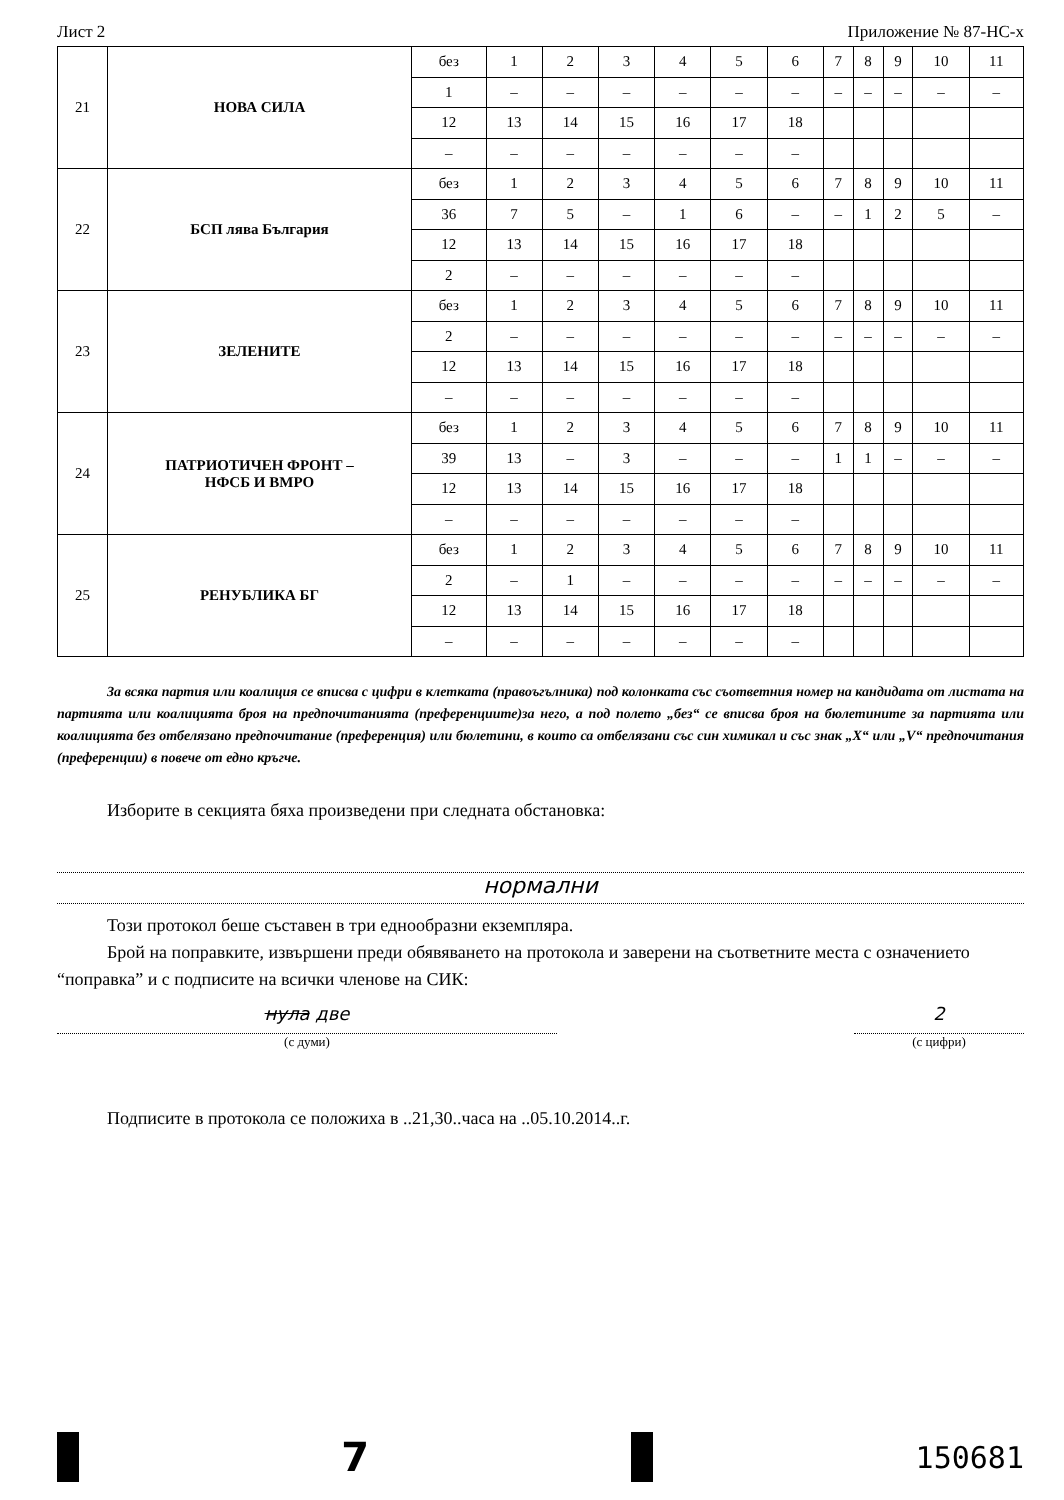Лист 2 Приложение № 87-НС-х
| 21 | НОВА СИЛА | без | 1 | 2 | 3 | 4 | 5 | 6 | 7 | 8 | 9 | 10 | 11 |
| | | 1 | – | – | – | – | – | – | – | – | – | – | – |
| | | 12 | 13 | 14 | 15 | 16 | 17 | 18 | | | | | |
| | | – | – | – | – | – | – | – | | | | | |
| 22 | БСП лява България | без | 1 | 2 | 3 | 4 | 5 | 6 | 7 | 8 | 9 | 10 | 11 |
| | | 36 | 7 | 5 | – | 1 | 6 | – | – | 1 | 2 | 5 | – |
| | | 12 | 13 | 14 | 15 | 16 | 17 | 18 | | | | | |
| | | 2 | – | – | – | – | – | – | | | | | |
| 23 | ЗЕЛЕНИТЕ | без | 1 | 2 | 3 | 4 | 5 | 6 | 7 | 8 | 9 | 10 | 11 |
| | | 2 | – | – | – | – | – | – | – | – | – | – | – |
| | | 12 | 13 | 14 | 15 | 16 | 17 | 18 | | | | | |
| | | – | – | – | – | – | – | – | | | | | |
| 24 | ПАТРИОТИЧЕН ФРОНТ – НФСБ И ВМРО | без | 1 | 2 | 3 | 4 | 5 | 6 | 7 | 8 | 9 | 10 | 11 |
| | | 39 | 13 | – | 3 | – | – | – | 1 | 1 | – | – | – |
| | | 12 | 13 | 14 | 15 | 16 | 17 | 18 | | | | | |
| | | – | – | – | – | – | – | – | | | | | |
| 25 | РЕНУБЛИКА БГ | без | 1 | 2 | 3 | 4 | 5 | 6 | 7 | 8 | 9 | 10 | 11 |
| | | 2 | – | 1 | – | – | – | – | – | – | – | – | – |
| | | 12 | 13 | 14 | 15 | 16 | 17 | 18 | | | | | |
| | | – | – | – | – | – | – | – | | | | | |
За всяка партия или коалиция се вписва с цифри в клетката (правоъгълника) под колонката със съответния номер на кандидата от листата на партията или коалицията броя на предпочитанията (преференциите)за него, а под полето „без“ се вписва броя на бюлетините за партията или коалицията без отбелязано предпочитание (преференция) или бюлетини, в които са отбелязани със син химикал и със знак „X“ или „V“ предпочитания (преференции) в повече от едно кръгче.
Изборите в секцията бяха произведени при следната обстановка:
нормални
Този протокол беше съставен в три еднообразни екземпляра.
Брой на поправките, извършени преди обявяването на протокола и заверени на съответните места с означението “поправка” и с подписите на всички членове на СИК:
нула две
(с думи)
2
(с цифри)
Подписите в протокола се положиха в ..21,30..часа на ..05.10.2014..г.
7
150681